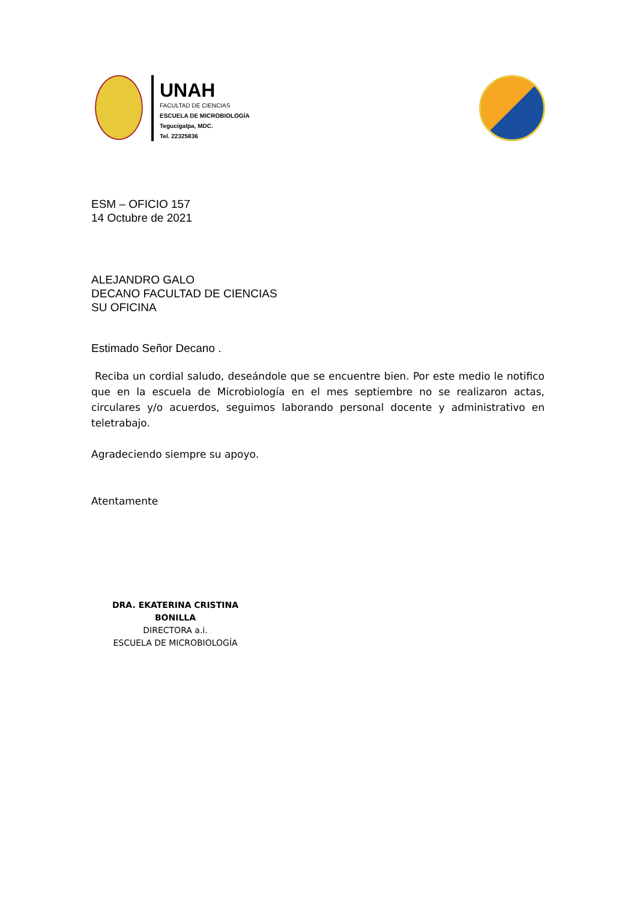UNAH
FACULTAD DE CIENCIAS
ESCUELA DE MICROBIOLOGÍA
Tegucigalpa, MDC.
Tel. 22325836
ESM – OFICIO 157
14 Octubre de 2021
ALEJANDRO GALO
DECANO FACULTAD DE CIENCIAS
SU OFICINA
Estimado Señor Decano .
Reciba un cordial saludo, deseándole que se encuentre bien. Por este medio le notifico que en la escuela de Microbiología en el mes septiembre no se realizaron actas, circulares y/o acuerdos, seguimos laborando personal docente y administrativo en teletrabajo.
Agradeciendo siempre su apoyo.
Atentamente
DRA. EKATERINA CRISTINA BONILLA
DIRECTORA a.i.
ESCUELA DE MICROBIOLOGÍA